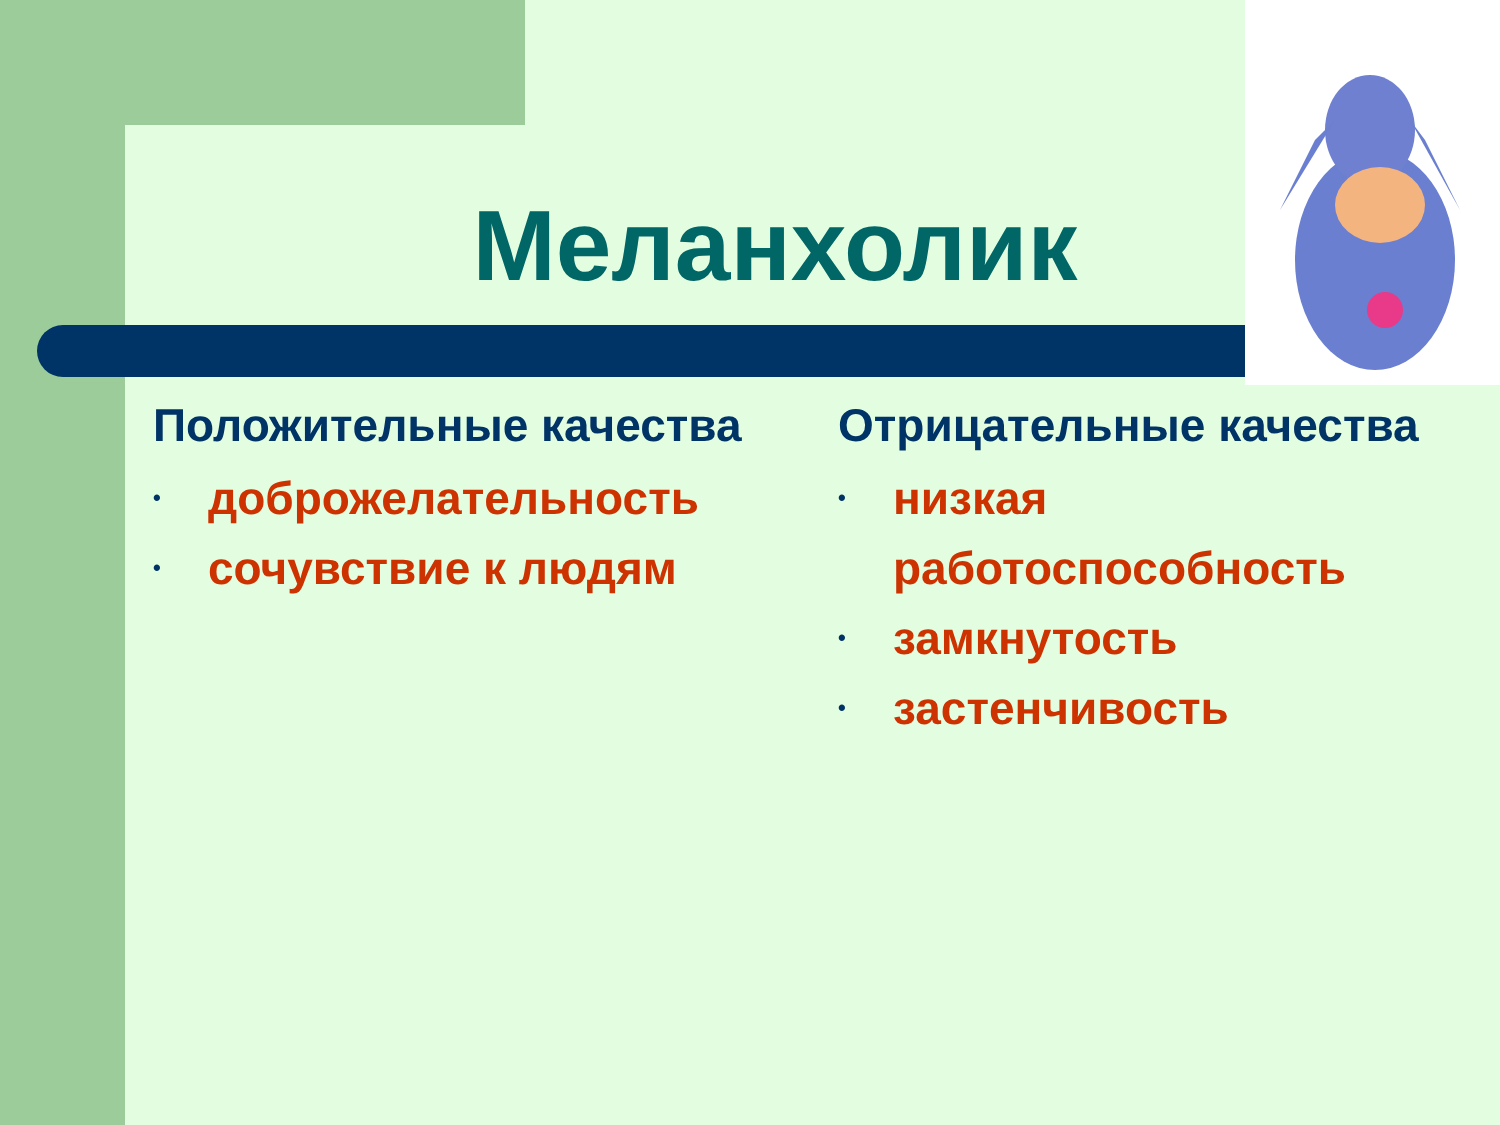Меланхолик
Положительные качества
• доброжелательность
• сочувствие к людям
Отрицательные качества
• низкая работоспособность
• замкнутость
• застенчивость